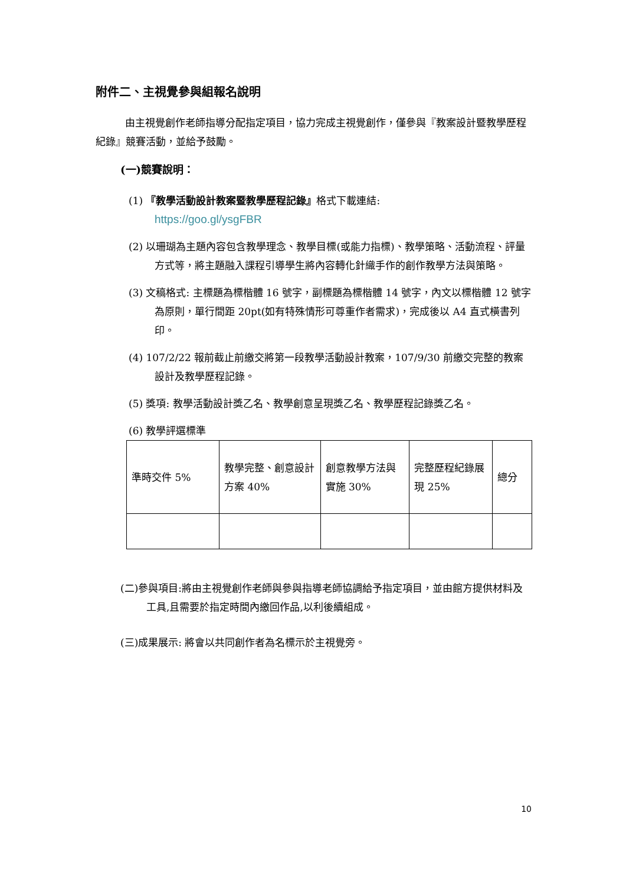附件二、主視覺參與組報名說明
由主視覺創作老師指導分配指定項目，協力完成主視覺創作，僅參與『教案設計暨教學歷程紀錄』競賽活動，並給予鼓勵。
(一)競賽說明：
(1) 『教學活動設計教案暨教學歷程記錄』格式下載連結:
https://goo.gl/ysgFBR
(2) 以珊瑚為主題內容包含教學理念、教學目標(或能力指標)、教學策略、活動流程、評量方式等，將主題融入課程引導學生將內容轉化針織手作的創作教學方法與策略。
(3) 文稿格式: 主標題為標楷體 16 號字，副標題為標楷體 14 號字，內文以標楷體 12 號字為原則，單行間距 20pt(如有特殊情形可尊重作者需求)，完成後以 A4 直式橫書列印。
(4) 107/2/22 報前截止前繳交將第一段教學活動設計教案，107/9/30 前繳交完整的教案設計及教學歷程記錄。
(5) 獎項: 教學活動設計獎乙名、教學創意呈現獎乙名、教學歷程記錄獎乙名。
(6) 教學評選標準
| 準時交件 5% | 教學完整、創意設計方案 40% | 創意教學方法與實施 30% | 完整歷程紀錄展現 25% | 總分 |
(二)參與項目:將由主視覺創作老師與參與指導老師協調給予指定項目，並由館方提供材料及工具,且需要於指定時間內繳回作品,以利後續組成。
(三)成果展示: 將會以共同創作者為名標示於主視覺旁。
10